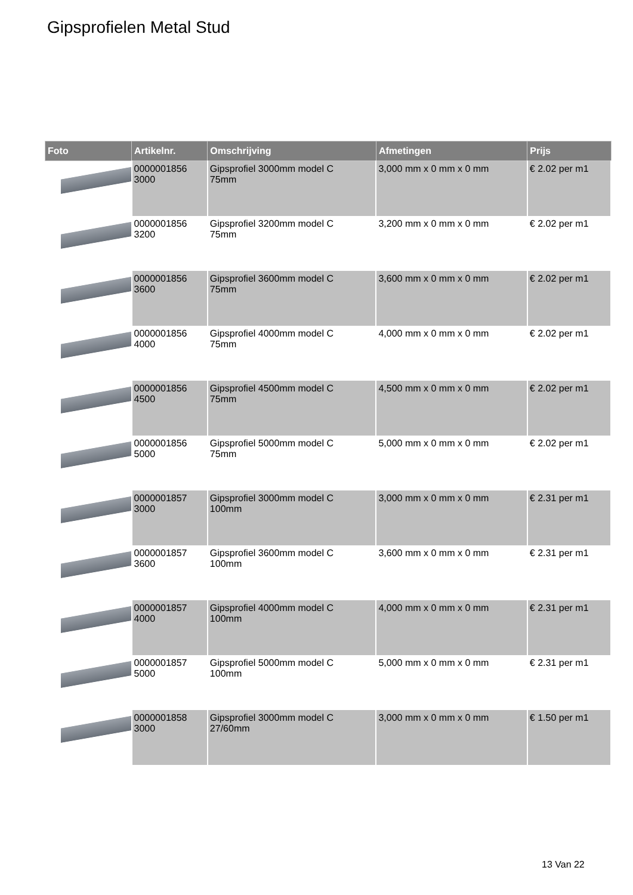Gipsprofielen Metal Stud
| Foto | Artikelnr. | Omschrijving | Afmetingen | Prijs |
| --- | --- | --- | --- | --- |
| | 0000001856 3000 | Gipsprofiel 3000mm model C 75mm | 3,000 mm x 0 mm x 0 mm | € 2.02 per m1 |
| | 0000001856 3200 | Gipsprofiel 3200mm model C 75mm | 3,200 mm x 0 mm x 0 mm | € 2.02 per m1 |
| | 0000001856 3600 | Gipsprofiel 3600mm model C 75mm | 3,600 mm x 0 mm x 0 mm | € 2.02 per m1 |
| | 0000001856 4000 | Gipsprofiel 4000mm model C 75mm | 4,000 mm x 0 mm x 0 mm | € 2.02 per m1 |
| | 0000001856 4500 | Gipsprofiel 4500mm model C 75mm | 4,500 mm x 0 mm x 0 mm | € 2.02 per m1 |
| | 0000001856 5000 | Gipsprofiel 5000mm model C 75mm | 5,000 mm x 0 mm x 0 mm | € 2.02 per m1 |
| | 0000001857 3000 | Gipsprofiel 3000mm model C 100mm | 3,000 mm x 0 mm x 0 mm | € 2.31 per m1 |
| | 0000001857 3600 | Gipsprofiel 3600mm model C 100mm | 3,600 mm x 0 mm x 0 mm | € 2.31 per m1 |
| | 0000001857 4000 | Gipsprofiel 4000mm model C 100mm | 4,000 mm x 0 mm x 0 mm | € 2.31 per m1 |
| | 0000001857 5000 | Gipsprofiel 5000mm model C 100mm | 5,000 mm x 0 mm x 0 mm | € 2.31 per m1 |
| | 0000001858 3000 | Gipsprofiel 3000mm model C 27/60mm | 3,000 mm x 0 mm x 0 mm | € 1.50 per m1 |
13 Van 22